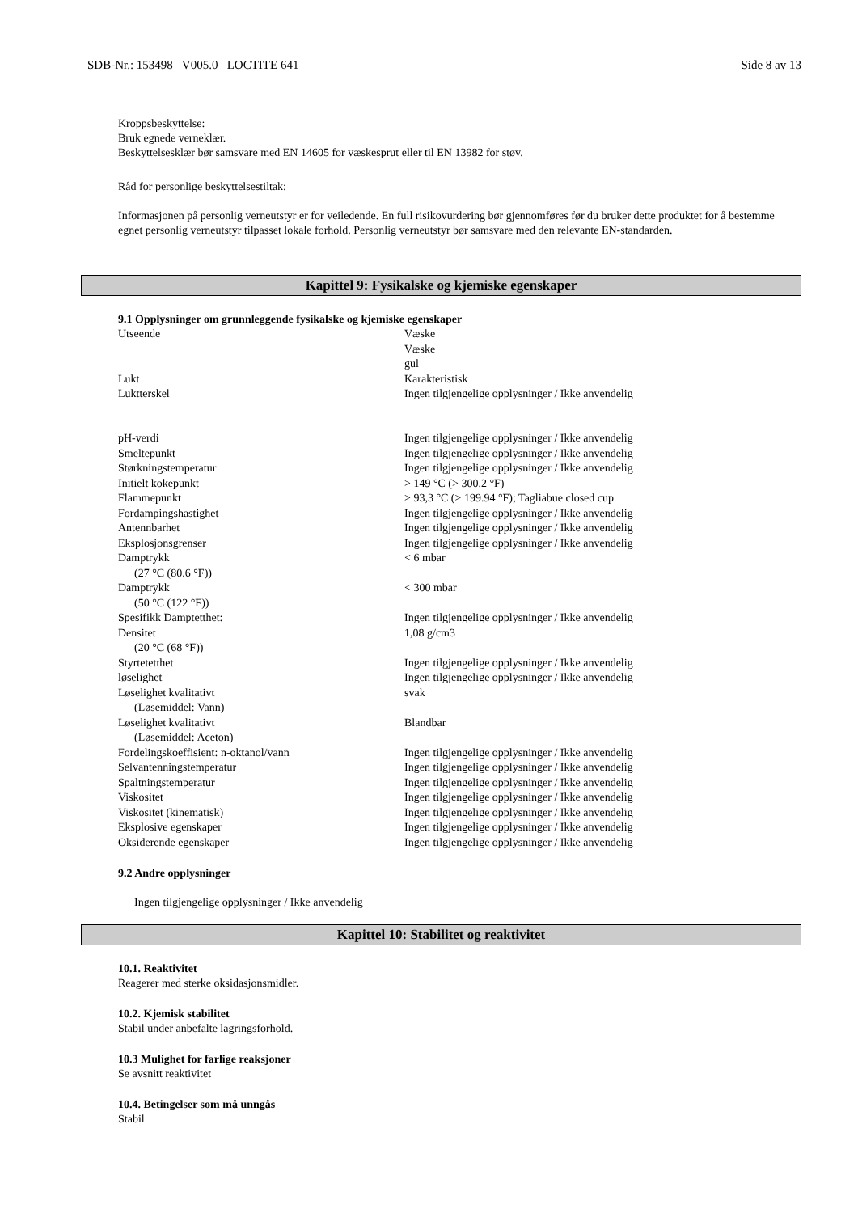SDB-Nr.: 153498 V005.0 LOCTITE 641 Side 8 av 13
Kroppsbeskyttelse:
Bruk egnede verneklær.
Beskyttelsesklær bør samsvare med EN 14605 for væskesprut eller til EN 13982 for støv.
Råd for personlige beskyttelsestiltak:
Informasjonen på personlig verneutstyr er for veiledende. En full risikovurdering bør gjennomføres før du bruker dette produktet for å bestemme egnet personlig verneutstyr tilpasset lokale forhold. Personlig verneutstyr bør samsvare med den relevante EN-standarden.
Kapittel 9: Fysikalske og kjemiske egenskaper
9.1 Opplysninger om grunnleggende fysikalske og kjemiske egenskaper
| Utseende | Væske Væske gul |
| Lukt | Karakteristisk |
| Luktterskel | Ingen tilgjengelige opplysninger / Ikke anvendelig |
| pH-verdi | Ingen tilgjengelige opplysninger / Ikke anvendelig |
| Smeltepunkt | Ingen tilgjengelige opplysninger / Ikke anvendelig |
| Størkningstemperatur | Ingen tilgjengelige opplysninger / Ikke anvendelig |
| Initielt kokepunkt | > 149 °C (> 300.2 °F) |
| Flammepunkt | > 93,3 °C (> 199.94 °F); Tagliabue closed cup |
| Fordampingshastighet | Ingen tilgjengelige opplysninger / Ikke anvendelig |
| Antennbarhet | Ingen tilgjengelige opplysninger / Ikke anvendelig |
| Eksplosjonsgrenser | Ingen tilgjengelige opplysninger / Ikke anvendelig |
| Damptrykk (27 °C (80.6 °F)) | < 6 mbar |
| Damptrykk (50 °C (122 °F)) | < 300 mbar |
| Spesifikk Damptetthet: | Ingen tilgjengelige opplysninger / Ikke anvendelig |
| Densitet (20 °C (68 °F)) | 1,08 g/cm3 |
| Styrtetetthet | Ingen tilgjengelige opplysninger / Ikke anvendelig |
| løselighet | Ingen tilgjengelige opplysninger / Ikke anvendelig |
| Løselighet kvalitativt (Løsemiddel: Vann) | svak |
| Løselighet kvalitativt (Løsemiddel: Aceton) | Blandbar |
| Fordelingskoeffisient: n-oktanol/vann | Ingen tilgjengelige opplysninger / Ikke anvendelig |
| Selvantenningstemperatur | Ingen tilgjengelige opplysninger / Ikke anvendelig |
| Spaltningstemperatur | Ingen tilgjengelige opplysninger / Ikke anvendelig |
| Viskositet | Ingen tilgjengelige opplysninger / Ikke anvendelig |
| Viskositet (kinematisk) | Ingen tilgjengelige opplysninger / Ikke anvendelig |
| Eksplosive egenskaper | Ingen tilgjengelige opplysninger / Ikke anvendelig |
| Oksiderende egenskaper | Ingen tilgjengelige opplysninger / Ikke anvendelig |
9.2 Andre opplysninger
Ingen tilgjengelige opplysninger / Ikke anvendelig
Kapittel 10: Stabilitet og reaktivitet
10.1. Reaktivitet
Reagerer med sterke oksidasjonsmidler.
10.2. Kjemisk stabilitet
Stabil under anbefalte lagringsforhold.
10.3 Mulighet for farlige reaksjoner
Se avsnitt reaktivitet
10.4. Betingelser som må unngås
Stabil